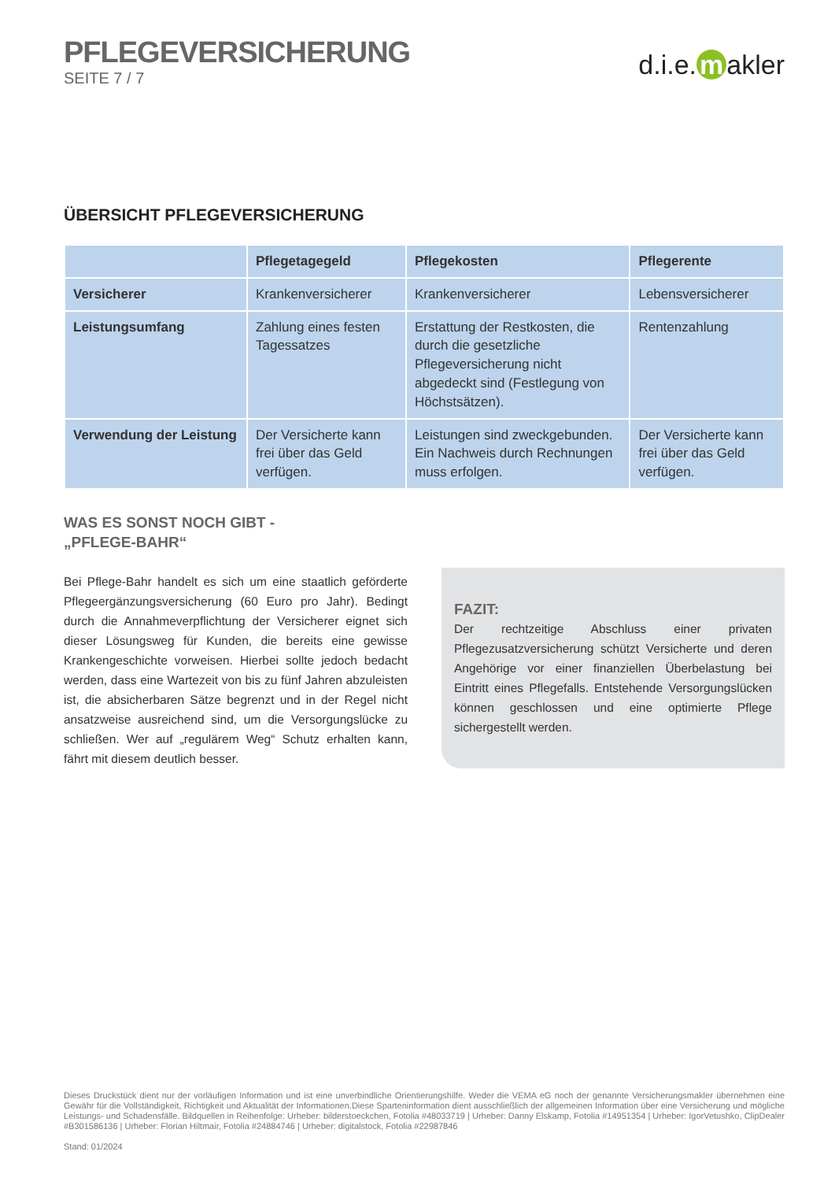PFLEGEVERSICHERUNG
SEITE 7 / 7
d.i.e. m akler
ÜBERSICHT PFLEGEVERSICHERUNG
| | Pflegetagegeld | Pflegekosten | Pflegerente |
| --- | --- | --- | --- |
| Versicherer | Krankenversicherer | Krankenversicherer | Lebensversicherer |
| Leistungsumfang | Zahlung eines festen Tagessatzes | Erstattung der Restkosten, die durch die gesetzliche Pflegeversicherung nicht abgedeckt sind (Festlegung von Höchstsätzen). | Rentenzahlung |
| Verwendung der Leistung | Der Versicherte kann frei über das Geld verfügen. | Leistungen sind zweckge­bunden. Ein Nachweis durch Rechnungen muss erfolgen. | Der Versicherte kann frei über das Geld verfügen. |
WAS ES SONST NOCH GIBT -
„PFLEGE-BAHR“
Bei Pflege-Bahr handelt es sich um eine staatlich geförderte Pflege­ergänzungsversicherung (60 Euro pro Jahr). Bedingt durch die Annahmeverpflichtung der Versicherer eignet sich dieser Lösungsweg für Kunden, die bereits eine gewisse Krankengeschichte vorweisen. Hierbei sollte jedoch bedacht werden, dass eine Wartezeit von bis zu fünf Jahren abzuleisten ist, die absicherbaren Sätze begrenzt und in der Regel nicht ansatzweise ausreichend sind, um die Versorgungs­lücke zu schließen. Wer auf „regulärem Weg“ Schutz erhalten kann, fährt mit diesem deutlich besser.
FAZIT:
Der rechtzeitige Abschluss einer privaten Pflegezusatzversiche­rung schützt Versicherte und deren Angehörige vor einer finan­ziellen Überbelastung bei Eintritt eines Pflegefalls. Entstehende Versorgungslücken können geschlossen und eine optimierte Pflege sichergestellt werden.
Dieses Druckstück dient nur der vorläufigen Information und ist eine unverbindliche Orientierungshilfe. Weder die VEMA eG noch der genannte Versicherungsmakler übernehmen eine Gewähr für die Vollständigkeit, Richtigkeit und Aktualität der Informationen.Diese Sparteninformation dient ausschließlich der allgemeinen Information über eine Versicherung und mögliche Leistungs- und Schadensfälle. Bildquellen in Reihenfolge: Urheber: bilderstoeckchen, Fotolia #48033719 | Urheber: Danny Elskamp, Fotolia #14951354 | Urheber: IgorVetushko, ClipDealer #B301586136 | Urheber: Florian Hiltmair, Fotolia #24884746 | Urheber: digitalstock, Fotolia #22987846
Stand: 01/2024